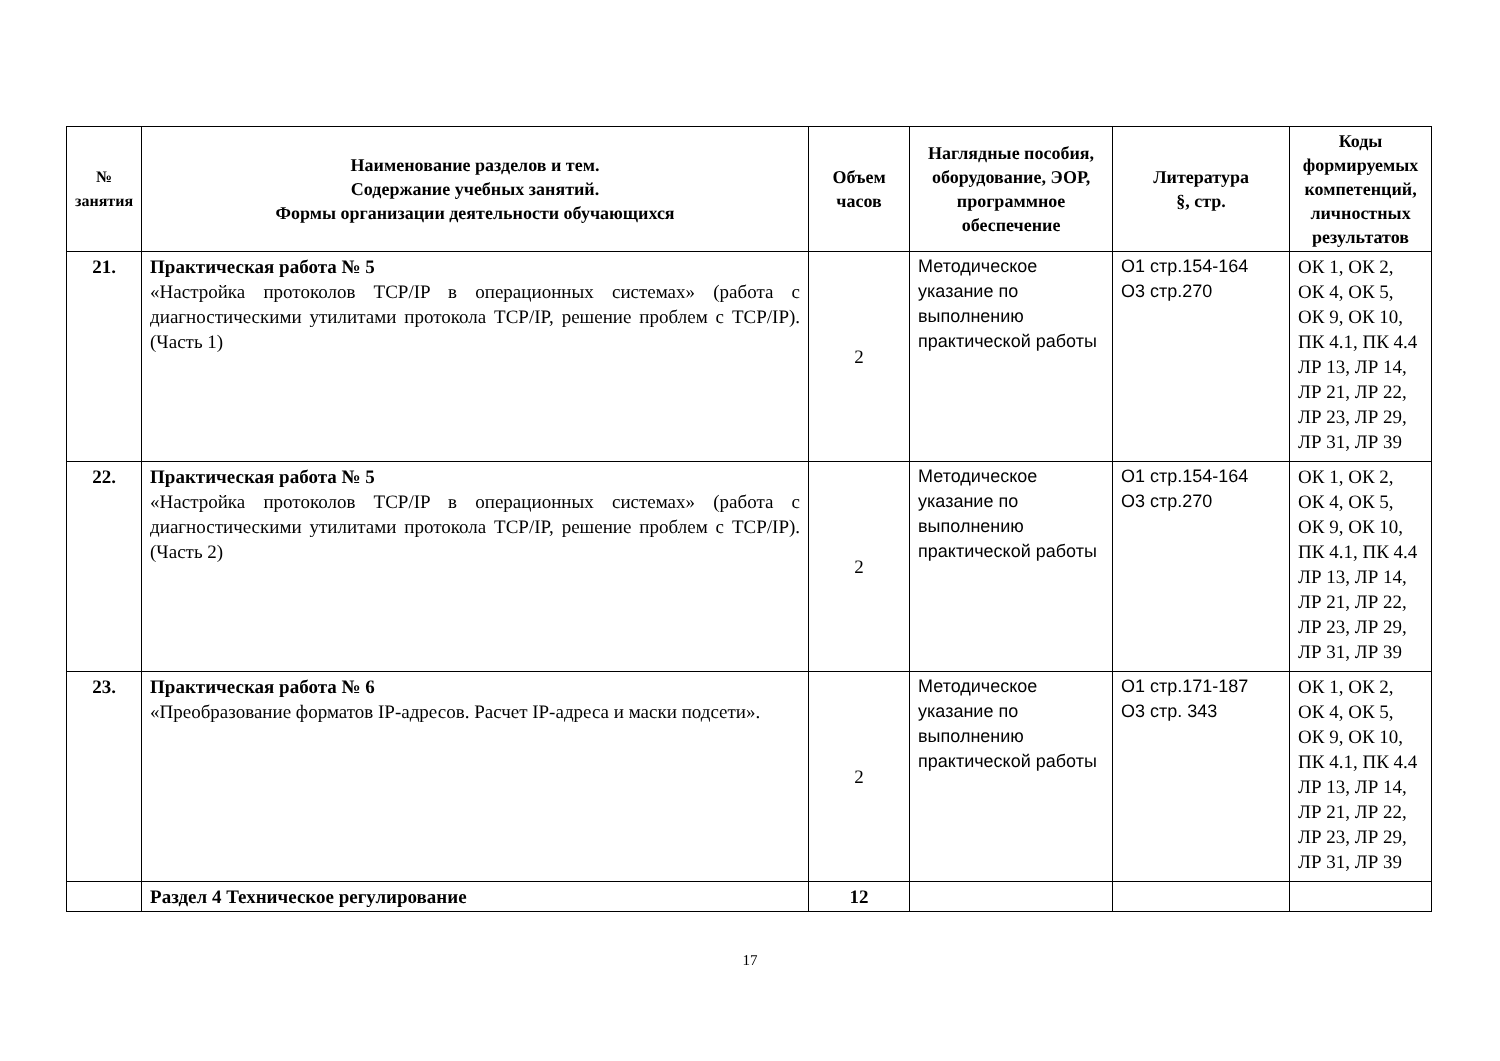| № занятия | Наименование разделов и тем. Содержание учебных занятий. Формы организации деятельности обучающихся | Объем часов | Наглядные пособия, оборудование, ЭОР, программное обеспечение | Литература §, стр. | Коды формируемых компетенций, личностных результатов |
| --- | --- | --- | --- | --- | --- |
| 21. | Практическая работа № 5 «Настройка протоколов TCP/IP в операционных системах» (работа с диагностическими утилитами протокола TCP/IP, решение проблем с TCP/IP). (Часть 1) | 2 | Методическое указание по выполнению практической работы | О1 стр.154-164 О3 стр.270 | ОК 1, ОК 2, ОК 4, ОК 5, ОК 9, ОК 10, ПК 4.1, ПК 4.4 ЛР 13, ЛР 14, ЛР 21, ЛР 22, ЛР 23, ЛР 29, ЛР 31, ЛР 39 |
| 22. | Практическая работа № 5 «Настройка протоколов TCP/IP в операционных системах» (работа с диагностическими утилитами протокола TCP/IP, решение проблем с TCP/IP). (Часть 2) | 2 | Методическое указание по выполнению практической работы | О1 стр.154-164 О3 стр.270 | ОК 1, ОК 2, ОК 4, ОК 5, ОК 9, ОК 10, ПК 4.1, ПК 4.4 ЛР 13, ЛР 14, ЛР 21, ЛР 22, ЛР 23, ЛР 29, ЛР 31, ЛР 39 |
| 23. | Практическая работа № 6 «Преобразование форматов IP-адресов. Расчет IP-адреса и маски подсети». | 2 | Методическое указание по выполнению практической работы | О1 стр.171-187 О3 стр. 343 | ОК 1, ОК 2, ОК 4, ОК 5, ОК 9, ОК 10, ПК 4.1, ПК 4.4 ЛР 13, ЛР 14, ЛР 21, ЛР 22, ЛР 23, ЛР 29, ЛР 31, ЛР 39 |
| | Раздел 4 Техническое регулирование | 12 | | | |
17